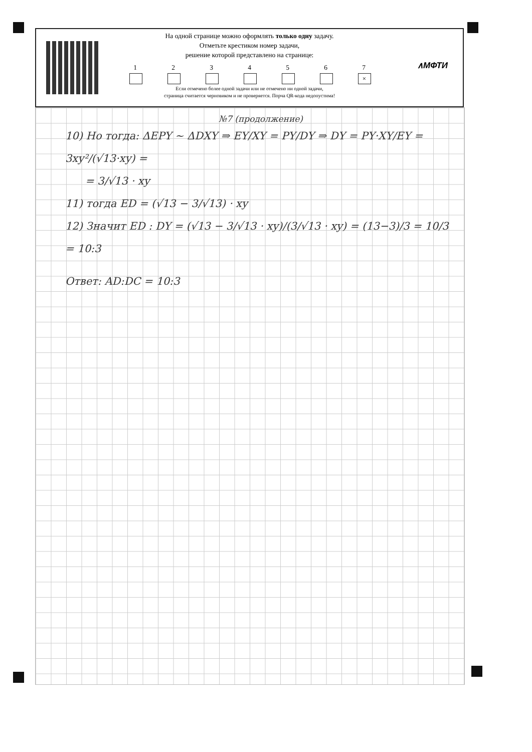На одной странице можно оформлять только одну задачу.
Отметьте крестиком номер задачи,
решение которой представлено на странице:
1 2 3 4 5 6 7
×
Если отмечено более одной задачи или не отмечено ни одной задачи,
страница считается черновиком и не проверяется. Порча QR-кода недопустима!
∧МФТИ
№7 (продолжение)
10) Но тогда: ΔEPY ~ ΔDXY ⇒ EY/XY = PY/DY ⇒ DY = PY·XY/EY = 3xy²/(√13·xy) =
= 3/√13 · xy
11) тогда ED = (√13 − 3/√13) · xy
12) Значит ED : DY = (√13 − 3/√13 · xy)/(3/√13 · xy) = (13−3)/3 = 10/3 = 10:3
Ответ: AD:DC = 10:3